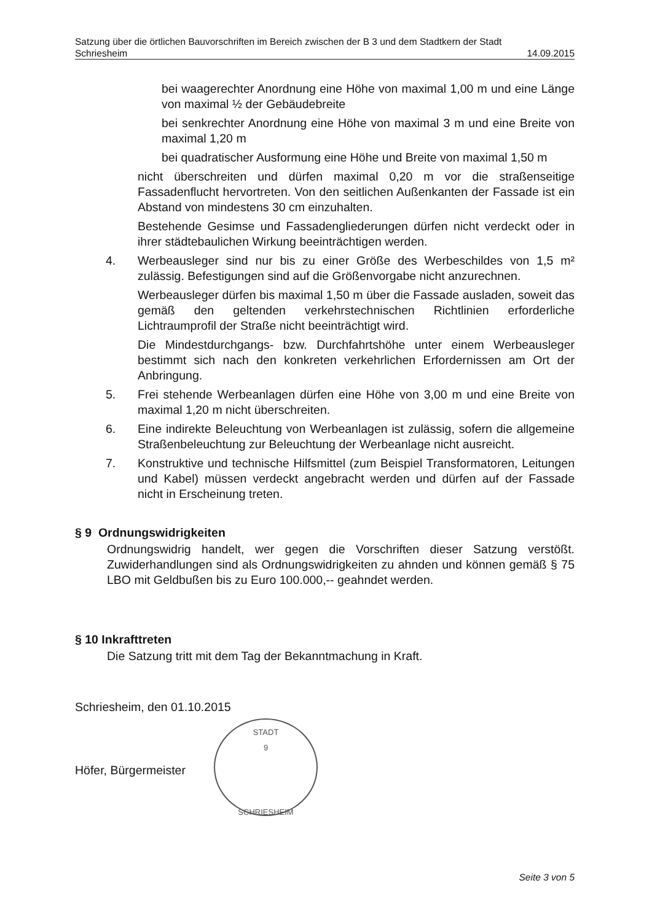Satzung über die örtlichen Bauvorschriften im Bereich zwischen der B 3 und dem Stadtkern der Stadt
Schriesheim 14.09.2015
bei waagerechter Anordnung eine Höhe von maximal 1,00 m und eine Länge von maximal ½ der Gebäudebreite
bei senkrechter Anordnung eine Höhe von maximal 3 m und eine Breite von maximal 1,20 m
bei quadratischer Ausformung eine Höhe und Breite von maximal 1,50 m
nicht überschreiten und dürfen maximal 0,20 m vor die straßenseitige Fassadenflucht hervortreten. Von den seitlichen Außenkanten der Fassade ist ein Abstand von mindestens 30 cm einzuhalten.
Bestehende Gesimse und Fassadengliederungen dürfen nicht verdeckt oder in ihrer städtebaulichen Wirkung beeinträchtigen werden.
4. Werbeausleger sind nur bis zu einer Größe des Werbeschildes von 1,5 m² zulässig. Befestigungen sind auf die Größenvorgabe nicht anzurechnen.
Werbeausleger dürfen bis maximal 1,50 m über die Fassade ausladen, soweit das gemäß den geltenden verkehrstechnischen Richtlinien erforderliche Lichtraumprofil der Straße nicht beeinträchtigt wird.
Die Mindestdurchgangs- bzw. Durchfahrtshöhe unter einem Werbeausleger bestimmt sich nach den konkreten verkehrlichen Erfordernissen am Ort der Anbringung.
5. Frei stehende Werbeanlagen dürfen eine Höhe von 3,00 m und eine Breite von maximal 1,20 m nicht überschreiten.
6. Eine indirekte Beleuchtung von Werbeanlagen ist zulässig, sofern die allgemeine Straßenbeleuchtung zur Beleuchtung der Werbeanlage nicht ausreicht.
7. Konstruktive und technische Hilfsmittel (zum Beispiel Transformatoren, Leitungen und Kabel) müssen verdeckt angebracht werden und dürfen auf der Fassade nicht in Erscheinung treten.
§ 9 Ordnungswidrigkeiten
Ordnungswidrig handelt, wer gegen die Vorschriften dieser Satzung verstößt. Zuwiderhandlungen sind als Ordnungswidrigkeiten zu ahnden und können gemäß § 75 LBO mit Geldbußen bis zu Euro 100.000,-- geahndet werden.
§ 10 Inkrafttreten
Die Satzung tritt mit dem Tag der Bekanntmachung in Kraft.
Schriesheim, den 01.10.2015
Höfer, Bürgermeister
STADT
9
SCHRIESHEIM
Seite 3 von 5